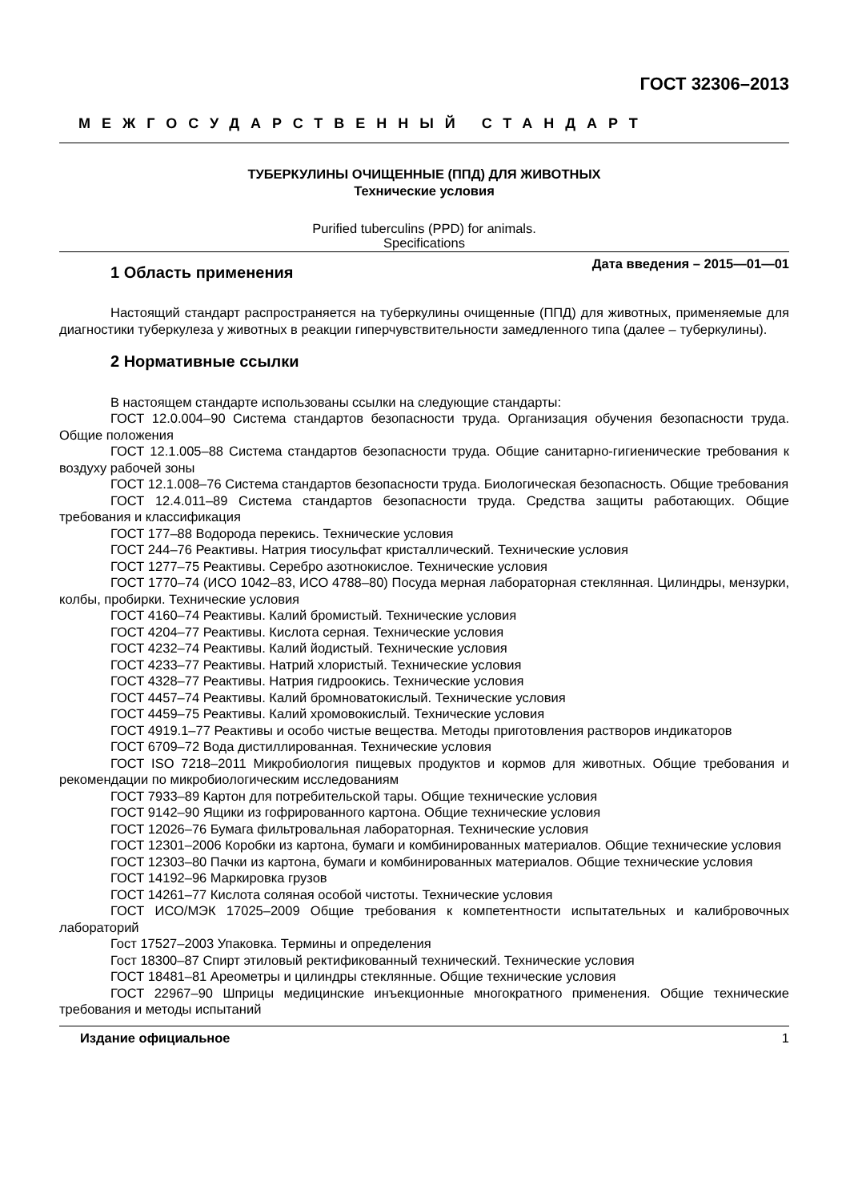ГОСТ 32306–2013
МЕЖГОСУДАРСТВЕННЫЙ СТАНДАРТ
ТУБЕРКУЛИНЫ ОЧИЩЕННЫЕ (ППД) ДЛЯ ЖИВОТНЫХ
Технические условия
Purified tuberculins (PPD) for animals.
Specifications
Дата введения – 2015—01—01
1 Область применения
Настоящий стандарт распространяется на туберкулины очищенные (ППД) для животных, применяемые для диагностики туберкулеза у животных в реакции гиперчувствительности замедленного типа (далее – туберкулины).
2 Нормативные ссылки
В настоящем стандарте использованы ссылки на следующие стандарты:
ГОСТ 12.0.004–90 Система стандартов безопасности труда. Организация обучения безопасности труда. Общие положения
ГОСТ 12.1.005–88 Система стандартов безопасности труда. Общие санитарно-гигиенические требования к воздуху рабочей зоны
ГОСТ 12.1.008–76 Система стандартов безопасности труда. Биологическая безопасность. Общие требования
ГОСТ 12.4.011–89 Система стандартов безопасности труда. Средства защиты работающих. Общие требования и классификация
ГОСТ 177–88 Водорода перекись. Технические условия
ГОСТ 244–76 Реактивы. Натрия тиосульфат кристаллический. Технические условия
ГОСТ 1277–75 Реактивы. Серебро азотнокислое. Технические условия
ГОСТ 1770–74 (ИСО 1042–83, ИСО 4788–80) Посуда мерная лабораторная стеклянная. Цилиндры, мензурки, колбы, пробирки. Технические условия
ГОСТ 4160–74 Реактивы. Калий бромистый. Технические условия
ГОСТ 4204–77 Реактивы. Кислота серная. Технические условия
ГОСТ 4232–74 Реактивы. Калий йодистый. Технические условия
ГОСТ 4233–77 Реактивы. Натрий хлористый. Технические условия
ГОСТ 4328–77 Реактивы. Натрия гидроокись. Технические условия
ГОСТ 4457–74 Реактивы. Калий бромноватокислый. Технические условия
ГОСТ 4459–75 Реактивы. Калий хромовокислый. Технические условия
ГОСТ 4919.1–77 Реактивы и особо чистые вещества. Методы приготовления растворов индикаторов
ГОСТ 6709–72 Вода дистиллированная. Технические условия
ГОСТ ISO 7218–2011 Микробиология пищевых продуктов и кормов для животных. Общие требования и рекомендации по микробиологическим исследованиям
ГОСТ 7933–89 Картон для потребительской тары. Общие технические условия
ГОСТ 9142–90 Ящики из гофрированного картона. Общие технические условия
ГОСТ 12026–76 Бумага фильтровальная лабораторная. Технические условия
ГОСТ 12301–2006 Коробки из картона, бумаги и комбинированных материалов. Общие технические условия
ГОСТ 12303–80 Пачки из картона, бумаги и комбинированных материалов. Общие технические условия
ГОСТ 14192–96 Маркировка грузов
ГОСТ 14261–77 Кислота соляная особой чистоты. Технические условия
ГОСТ ИСО/МЭК 17025–2009 Общие требования к компетентности испытательных и калибровочных лабораторий
Гост 17527–2003 Упаковка. Термины и определения
Гост 18300–87 Спирт этиловый ректификованный технический. Технические условия
ГОСТ 18481–81 Ареометры и цилиндры стеклянные. Общие технические условия
ГОСТ 22967–90 Шприцы медицинские инъекционные многократного применения. Общие технические требования и методы испытаний
Издание официальное 1